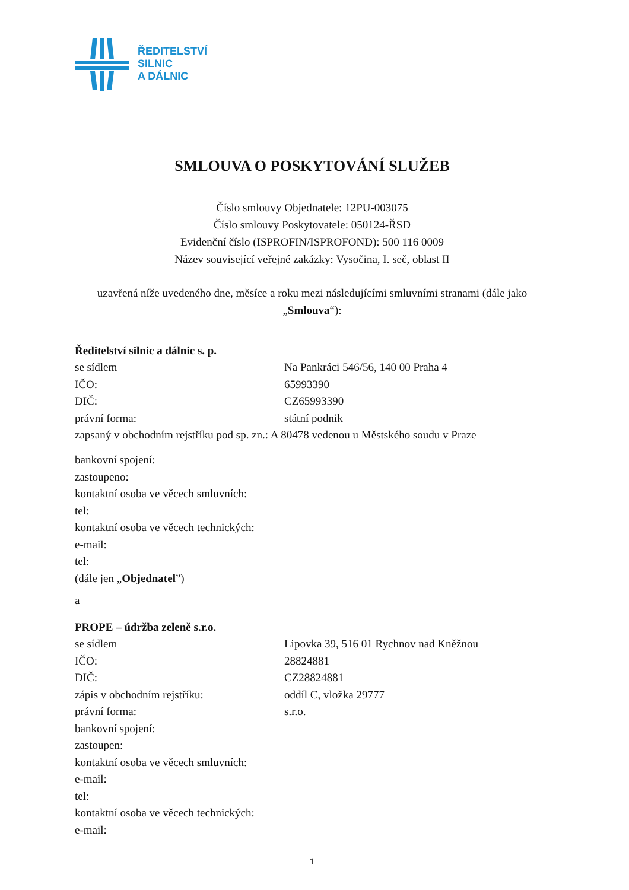ŘEDITELSTVÍ
SILNIC
A DÁLNIC
SMLOUVA O POSKYTOVÁNÍ SLUŽEB
Číslo smlouvy Objednatele: 12PU-003075
Číslo smlouvy Poskytovatele: 050124-ŘSD
Evidenční číslo (ISPROFIN/ISPROFOND): 500 116 0009
Název související veřejné zakázky: Vysočina, I. seč, oblast II
uzavřená níže uvedeného dne, měsíce a roku mezi následujícími smluvními stranami (dále jako „Smlouva“):
Ředitelství silnic a dálnic s. p.
se sídlem Na Pankráci 546/56, 140 00 Praha 4
IČO: 65993390
DIČ: CZ65993390
právní forma: státní podnik
zapsaný v obchodním rejstříku pod sp. zn.: A 80478 vedenou u Městského soudu v Praze
bankovní spojení:
zastoupeno:
kontaktní osoba ve věcech smluvních:
tel:
kontaktní osoba ve věcech technických:
e-mail:
tel:
(dále jen „Objednatel”)
a
PROPE – údržba zeleně s.r.o.
se sídlem Lipovka 39, 516 01 Rychnov nad Kněžnou
IČO: 28824881
DIČ: CZ28824881
zápis v obchodním rejstříku: oddíl C, vložka 29777
právní forma: s.r.o.
bankovní spojení:
zastoupen:
kontaktní osoba ve věcech smluvních:
e-mail:
tel:
kontaktní osoba ve věcech technických:
e-mail:
1